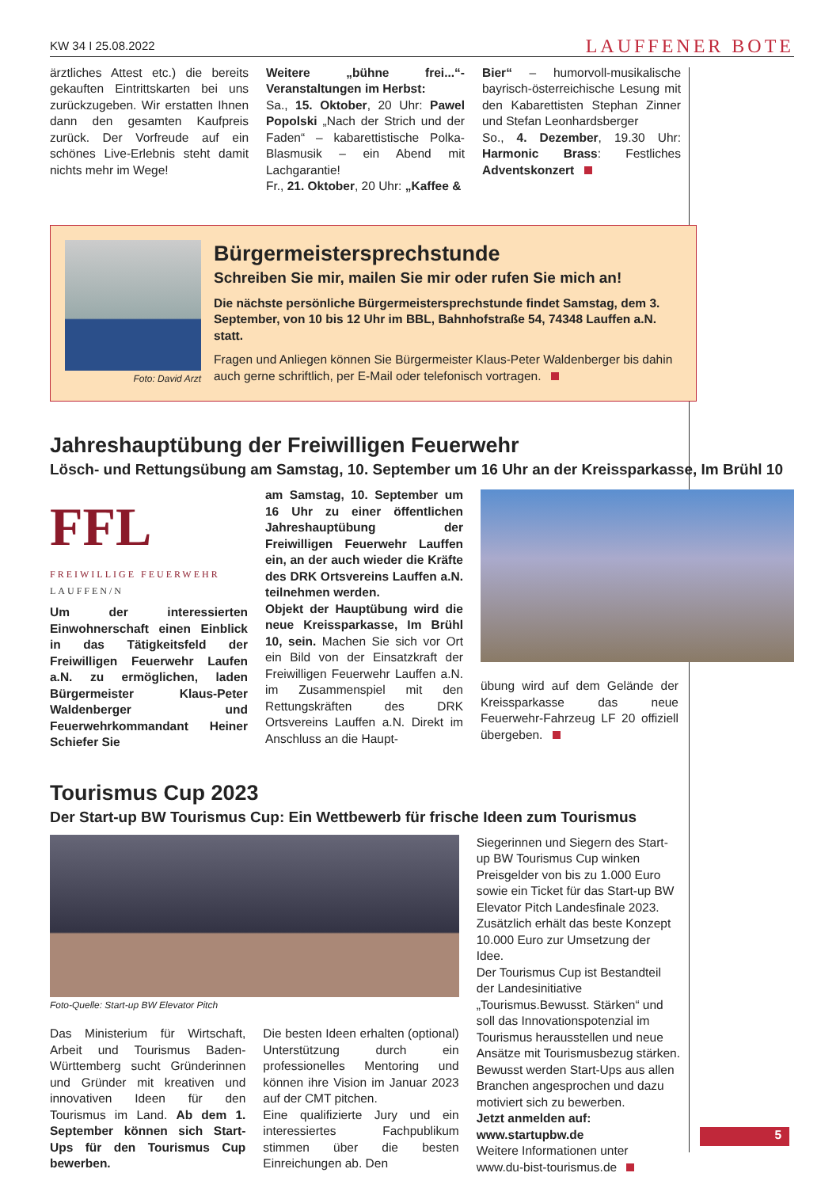KW 34 I 25.08.2022 LAUFFENER BOTE
ärztliches Attest etc.) die bereits gekauften Eintrittskarten bei uns zurückzugeben. Wir erstatten Ihnen dann den gesamten Kaufpreis zurück. Der Vorfreude auf ein schönes Live-Erlebnis steht damit nichts mehr im Wege!
Weitere „bühne frei...“-Veranstaltungen im Herbst:
Sa., 15. Oktober, 20 Uhr: Pawel Popolski „Nach der Strich und der Faden“ – kabarettistische Polka-Blasmusik – ein Abend mit Lachgarantie!
Fr., 21. Oktober, 20 Uhr: „Kaffee &
Bier“ – humorvoll-musikalische bayrisch-österreichische Lesung mit den Kabarettisten Stephan Zinner und Stefan Leonhardsberger
So., 4. Dezember, 19.30 Uhr: Harmonic Brass: Festliches Adventskonzert
Foto: David Arzt
Bürgermeistersprechstunde
Schreiben Sie mir, mailen Sie mir oder rufen Sie mich an!
Die nächste persönliche Bürgermeistersprechstunde findet Samstag, dem 3. September, von 10 bis 12 Uhr im BBL, Bahnhofstraße 54, 74348 Lauffen a.N. statt.
Fragen und Anliegen können Sie Bürgermeister Klaus-Peter Waldenberger bis dahin auch gerne schriftlich, per E-Mail oder telefonisch vortragen.
Jahreshauptübung der Freiwilligen Feuerwehr
Lösch- und Rettungsübung am Samstag, 10. September um 16 Uhr an der Kreissparkasse, Im Brühl 10
FFL
FREIWILLIGE FEUERWEHR
LAUFFEN/N
Um der interessierten Einwohnerschaft einen Einblick in das Tätigkeitsfeld der Freiwilligen Feuerwehr Laufen a.N. zu ermöglichen, laden Bürgermeister Klaus-Peter Waldenberger und Feuerwehrkommandant Heiner Schiefer Sie
am Samstag, 10. September um 16 Uhr zu einer öffentlichen Jahreshauptübung der Freiwilligen Feuerwehr Lauffen ein, an der auch wieder die Kräfte des DRK Ortsvereins Lauffen a.N. teilnehmen werden.
Objekt der Hauptübung wird die neue Kreissparkasse, Im Brühl 10, sein. Machen Sie sich vor Ort ein Bild von der Einsatzkraft der Freiwilligen Feuerwehr Lauffen a.N. im Zusammenspiel mit den Rettungskräften des DRK Ortsvereins Lauffen a.N. Direkt im Anschluss an die Haupt-
übung wird auf dem Gelände der Kreissparkasse das neue Feuerwehr-Fahrzeug LF 20 offiziell übergeben.
Tourismus Cup 2023
Der Start-up BW Tourismus Cup: Ein Wettbewerb für frische Ideen zum Tourismus
Foto-Quelle: Start-up BW Elevator Pitch
Das Ministerium für Wirtschaft, Arbeit und Tourismus Baden-Württemberg sucht Gründerinnen und Gründer mit kreativen und innovativen Ideen für den Tourismus im Land. Ab dem 1. September können sich Start-Ups für den Tourismus Cup bewerben.
Die besten Ideen erhalten (optional) Unterstützung durch ein professionelles Mentoring und können ihre Vision im Januar 2023 auf der CMT pitchen.
Eine qualifizierte Jury und ein interessiertes Fachpublikum stimmen über die besten Einreichungen ab. Den
Siegerinnen und Siegern des Start-up BW Tourismus Cup winken Preisgelder von bis zu 1.000 Euro sowie ein Ticket für das Start-up BW Elevator Pitch Landesfinale 2023. Zusätzlich erhält das beste Konzept 10.000 Euro zur Umsetzung der Idee.
Der Tourismus Cup ist Bestandteil der Landesinitiative „Tourismus.Bewusst. Stärken“ und soll das Innovationspotenzial im Tourismus herausstellen und neue Ansätze mit Tourismusbezug stärken. Bewusst werden Start-Ups aus allen Branchen angesprochen und dazu motiviert sich zu bewerben.
Jetzt anmelden auf:
www.startupbw.de
Weitere Informationen unter
www.du-bist-tourismus.de
5